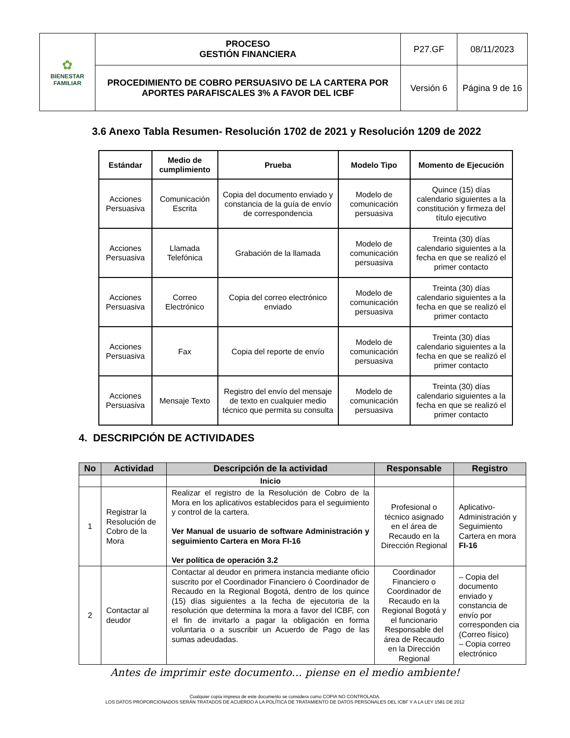| ✿ BIENESTAR FAMILIAR | PROCESO GESTIÓN FINANCIERA | P27.GF | 08/11/2023 |
| | PROCEDIMIENTO DE COBRO PERSUASIVO DE LA CARTERA POR APORTES PARAFISCALES 3% A FAVOR DEL ICBF | Versión 6 | Página 9 de 16 |
3.6 Anexo Tabla Resumen- Resolución 1702 de 2021 y Resolución 1209 de 2022
| Estándar | Medio de cumplimiento | Prueba | Modelo Tipo | Momento de Ejecución |
| --- | --- | --- | --- | --- |
| Acciones Persuasiva | Comunicación Escrita | Copia del documento enviado y constancia de la guía de envío de correspondencia | Modelo de comunicación persuasiva | Quince (15) días calendario siguientes a la constitución y firmeza del título ejecutivo |
| Acciones Persuasiva | Llamada Telefónica | Grabación de la llamada | Modelo de comunicación persuasiva | Treinta (30) días calendario siguientes a la fecha en que se realizó el primer contacto |
| Acciones Persuasiva | Correo Electrónico | Copia del correo electrónico enviado | Modelo de comunicación persuasiva | Treinta (30) días calendario siguientes a la fecha en que se realizó el primer contacto |
| Acciones Persuasiva | Fax | Copia del reporte de envío | Modelo de comunicación persuasiva | Treinta (30) días calendario siguientes a la fecha en que se realizó el primer contacto |
| Acciones Persuasiva | Mensaje Texto | Registro del envío del mensaje de texto en cualquier medio técnico que permita su consulta | Modelo de comunicación persuasiva | Treinta (30) días calendario siguientes a la fecha en que se realizó el primer contacto |
4. DESCRIPCIÓN DE ACTIVIDADES
| No | Actividad | Descripción de la actividad | Responsable | Registro |
| --- | --- | --- | --- | --- |
| | | Inicio | | |
| 1 | Registrar la Resolución de Cobro de la Mora | Realizar el registro de la Resolución de Cobro de la Mora en los aplicativos establecidos para el seguimiento y control de la cartera. Ver Manual de usuario de software Administración y seguimiento Cartera en Mora FI-16 Ver política de operación 3.2 | Profesional o técnico asignado en el área de Recaudo en la Dirección Regional | Aplicativo- Administración y Seguimiento Cartera en mora FI-16 |
| 2 | Contactar al deudor | Contactar al deudor en primera instancia mediante oficio suscrito por el Coordinador Financiero ó Coordinador de Recaudo en la Regional Bogotá, dentro de los quince (15) días siguientes a la fecha de ejecutoria de la resolución que determina la mora a favor del ICBF, con el fin de invitarlo a pagar la obligación en forma voluntaria o a suscribir un Acuerdo de Pago de las sumas adeudadas. | Coordinador Financiero o Coordinador de Recaudo en la Regional Bogotá y el funcionario Responsable del área de Recaudo en la Dirección Regional | – Copia del documento enviado y constancia de envío por corresponden cia (Correo físico) – Copia correo electrónico |
Antes de imprimir este documento… piense en el medio ambiente!
Cualquier copia impresa de este documento se considera como COPIA NO CONTROLADA.
LOS DATOS PROPORCIONADOS SERÁN TRATADOS DE ACUERDO A LA POLÍTICA DE TRATAMIENTO DE DATOS PERSONALES DEL ICBF Y A LA LEY 1581 DE 2012